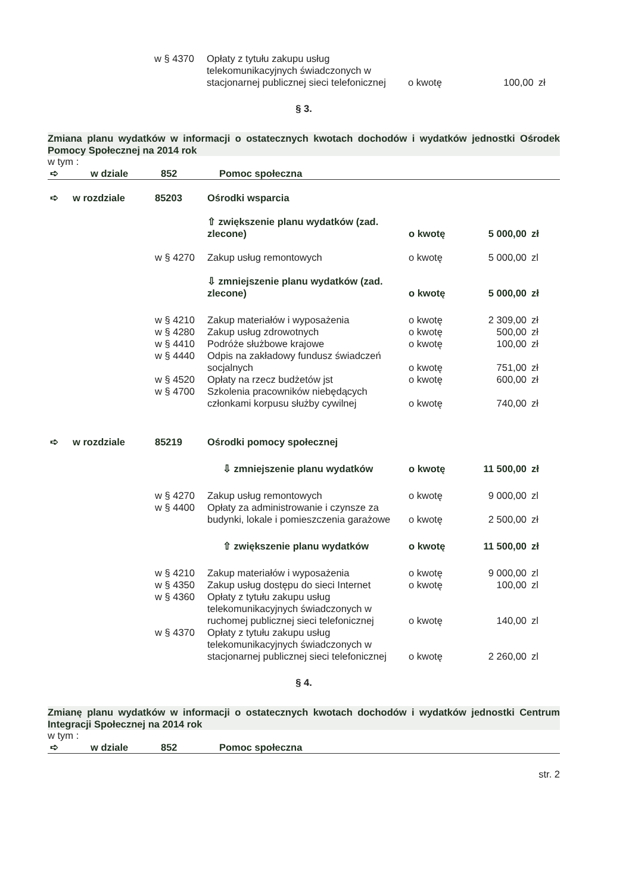| w § 4370 | Opłaty z tytułu zakupu usług telekomunikacyjnych świadczonych w stacjonarnej publicznej sieci telefonicznej | o kwotę | 100,00 | zł |
§ 3.
Zmiana planu wydatków w informacji o ostatecznych kwotach dochodów i wydatków jednostki Ośrodek Pomocy Społecznej na 2014 rok
w tym :
| ➪ | w dziale | 852 | Pomoc społeczna |
| ➪ | w rozdziale | 85203 | Ośrodki wsparcia | | | |
| | | | ⇧ zwiększenie planu wydatków (zad. zlecone) | o kwotę | 5 000,00 | zł |
| | | w § 4270 | Zakup usług remontowych | o kwotę | 5 000,00 | zl |
| | | | ⇩ zmniejszenie planu wydatków (zad. zlecone) | o kwotę | 5 000,00 | zł |
| | | w § 4210 | Zakup materiałów i wyposażenia | o kwotę | 2 309,00 | zł |
| | | w § 4280 | Zakup usług zdrowotnych | o kwotę | 500,00 | zł |
| | | w § 4410 | Podróże służbowe krajowe | o kwotę | 100,00 | zł |
| | | w § 4440 | Odpis na zakładowy fundusz świadczeń socjalnych | o kwotę | 751,00 | zł |
| | | w § 4520 | Opłaty na rzecz budżetów jst | o kwotę | 600,00 | zł |
| | | w § 4700 | Szkolenia pracowników niebędących członkami korpusu służby cywilnej | o kwotę | 740,00 | zł |
| ➪ | w rozdziale | 85219 | Ośrodki pomocy społecznej | | | |
| | | | ⇩ zmniejszenie planu wydatków | o kwotę | 11 500,00 | zł |
| | | w § 4270 | Zakup usług remontowych | o kwotę | 9 000,00 | zl |
| | | w § 4400 | Opłaty za administrowanie i czynsze za budynki, lokale i pomieszczenia garażowe | o kwotę | 2 500,00 | zł |
| | | | ⇧ zwiększenie planu wydatków | o kwotę | 11 500,00 | zł |
| | | w § 4210 | Zakup materiałów i wyposażenia | o kwotę | 9 000,00 | zl |
| | | w § 4350 | Zakup usług dostępu do sieci Internet | o kwotę | 100,00 | zl |
| | | w § 4360 | Opłaty z tytułu zakupu usług telekomunikacyjnych świadczonych w ruchomej publicznej sieci telefonicznej | o kwotę | 140,00 | zl |
| | | w § 4370 | Opłaty z tytułu zakupu usług telekomunikacyjnych świadczonych w stacjonarnej publicznej sieci telefonicznej | o kwotę | 2 260,00 | zl |
§ 4.
Zmianę planu wydatków w informacji o ostatecznych kwotach dochodów i wydatków jednostki Centrum Integracji Społecznej na 2014 rok
w tym :
| ➪ | w dziale | 852 | Pomoc społeczna |
str. 2